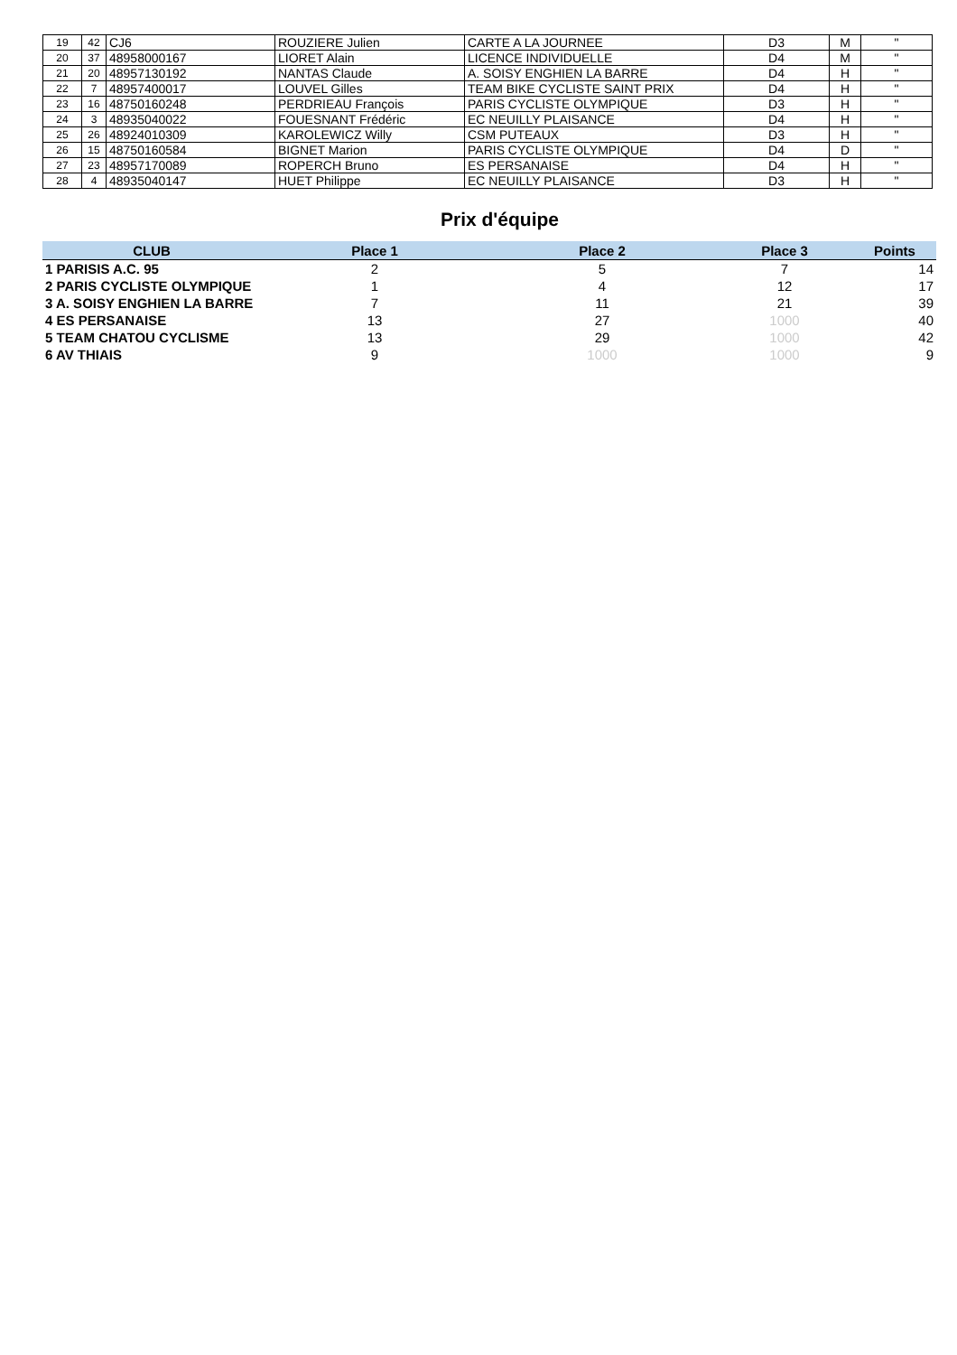| 19 | 42 | CJ6 | ROUZIERE Julien | CARTE A LA JOURNEE | D3 | M | " |
| 20 | 37 | 48958000167 | LIORET Alain | LICENCE INDIVIDUELLE | D4 | M | " |
| 21 | 20 | 48957130192 | NANTAS Claude | A. SOISY ENGHIEN LA BARRE | D4 | H | " |
| 22 | 7 | 48957400017 | LOUVEL Gilles | TEAM BIKE CYCLISTE SAINT PRIX | D4 | H | " |
| 23 | 16 | 48750160248 | PERDRIEAU François | PARIS CYCLISTE OLYMPIQUE | D3 | H | " |
| 24 | 3 | 48935040022 | FOUESNANT Frédéric | EC NEUILLY PLAISANCE | D4 | H | " |
| 25 | 26 | 48924010309 | KAROLEWICZ Willy | CSM PUTEAUX | D3 | H | " |
| 26 | 15 | 48750160584 | BIGNET Marion | PARIS CYCLISTE OLYMPIQUE | D4 | D | " |
| 27 | 23 | 48957170089 | ROPERCH Bruno | ES PERSANAISE | D4 | H | " |
| 28 | 4 | 48935040147 | HUET Philippe | EC NEUILLY PLAISANCE | D3 | H | " |
Prix d'équipe
| CLUB | Place 1 | Place 2 | Place 3 | Points |
| --- | --- | --- | --- | --- |
| 1 PARISIS A.C. 95 | 2 | 5 | 7 | 14 |
| 2 PARIS CYCLISTE OLYMPIQUE | 1 | 4 | 12 | 17 |
| 3 A. SOISY ENGHIEN LA BARRE | 7 | 11 | 21 | 39 |
| 4 ES PERSANAISE | 13 | 27 | 1000 | 40 |
| 5 TEAM CHATOU CYCLISME | 13 | 29 | 1000 | 42 |
| 6 AV THIAIS | 9 | 1000 | 1000 | 9 |